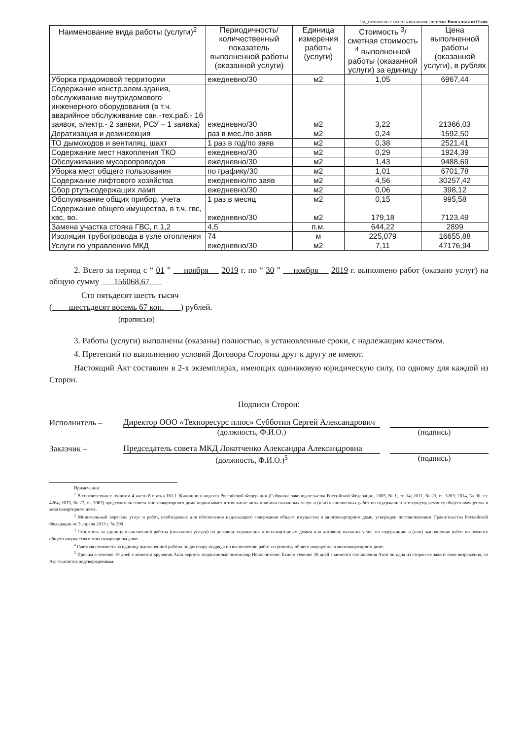Подготовлено с использованием системы КонсультантПлюс
| Наименование вида работы (услуги)<sup>2</sup> | Периодичность/ количественный показатель выполненной работы (оказанной услуги) | Единица измерения работы (услуги) | Стоимость <sup>3</sup>/ сметная стоимость <sup>4</sup> выполненной работы (оказанной услуги) за единицу | Цена выполненной работы (оказанной услуги), в рублях |
| --- | --- | --- | --- | --- |
| Уборка придомовой территории | ежедневно/30 | м2 | 1,05 | 6967,44 |
| Содержание констр.элем.здания, обслуживание внутридомового инженерного оборудования (в т.ч. аварийное обслуживание сан.-тех.раб.- 16 заявок, электр.- 2 заявки, РСУ – 1 заявка) | ежедневно/30 | м2 | 3,22 | 21366,03 |
| Дератизация и дезинсекция | раз в мес./по заяв | м2 | 0,24 | 1592,50 |
| ТО дымоходов и вентиляц. шахт | 1 раз в год/по заяв | м2 | 0,38 | 2521,41 |
| Содержание мест накопления ТКО | ежедневно/30 | м2 | 0,29 | 1924,39 |
| Обслуживание мусоропроводов | ежедневно/30 | м2 | 1,43 | 9488,69 |
| Уборка мест общего пользования | по графику/30 | м2 | 1,01 | 6701,78 |
| Содержание лифтового хозяйства | ежедневно/по заяв | м2 | 4,56 | 30257,42 |
| Сбор ртутьсодержащих ламп | ежедневно/30 | м2 | 0,06 | 398,12 |
| Обслуживание общих прибор. учета | 1 раз в месяц | м2 | 0,15 | 995,58 |
| Содержание общего имущества, в т.ч. гвс, хвс, во. | ежедневно/30 | м2 | 179,18 | 7123,49 |
| Замена участка стояка ГВС, п.1,2 | 4,5 | п.м. | 644,22 | 2899 |
| Изоляция трубопровода в узле отопления | 74 | м | 225,079 | 16655,88 |
| Услуги по управлению МКД | ежедневно/30 | м2 | 7,11 | 47176,94 |
2. Всего за период с “ 01 ” ноября 2019 г. по “ 30 ” ноября 2019 г. выполнено работ (оказано услуг) на общую сумму 156068,67
Сто пятьдесят шесть тысяч
( шестьдесят восемь 67 коп. ) рублей.
(прописью)
3. Работы (услуги) выполнены (оказаны) полностью, в установленные сроки, с надлежащим качеством.
4. Претензий по выполнению условий Договора Стороны друг к другу не имеют.
Настоящий Акт составлен в 2-х экземплярах, имеющих одинаковую юридическую силу, по одному для каждой из Сторон.
Подписи Сторон:
Исполнитель –
Директор ООО «Техноресурс плюс» Субботин Сергей Александрович
(должность, Ф.И.О.) (подпись)
Заказчик –
Председатель совета МКД Локотченко Александра Александровна
(должность, Ф.И.О.)<sup>5</sup> (подпись)
Примечания:
<sup>1</sup> В соответствии с пунктом 4 части 8 статьи 161.1 Жилищного кодекса Российской Федерации (Собрание законодательства Российской Федерации, 2005, № 1, ст. 14; 2011, № 23, ст. 3263; 2014, № 30, ст. 4264; 2015, № 27, ст. 3967) председатель совета многоквартирного дома подписывает в том числе акты приемки оказанных услуг и (или) выполненных работ по содержанию и текущему ремонту общего имущества в многоквартирном доме.
<sup>2</sup> Минимальный перечень услуг и работ, необходимых для обеспечения надлежащего содержания общего имущества в многоквартирном доме, утвержден постановлением Правительства Российской Федерации от 3 апреля 2013 г. № 290.
<sup>3</sup> Стоимость за единицу выполненной работы (оказанной услуги) по договору управления многоквартирным домом или договору оказания услуг по содержанию и (или) выполнению работ по ремонту общего имущества в многоквартирном доме.
<sup>4</sup> Сметная стоимость за единицу выполненной работы по договору подряда по выполнению работ по ремонту общего имущества в многоквартирном доме.
<sup>5</sup> Просим в течение 10 дней с момента вручения Акта вернуть подписанный экземпляр Исполнителю. Если в течение 30 дней с момента составления Акта ни одна из сторон не заявит свои возражения, то Акт считается подтвержденным.